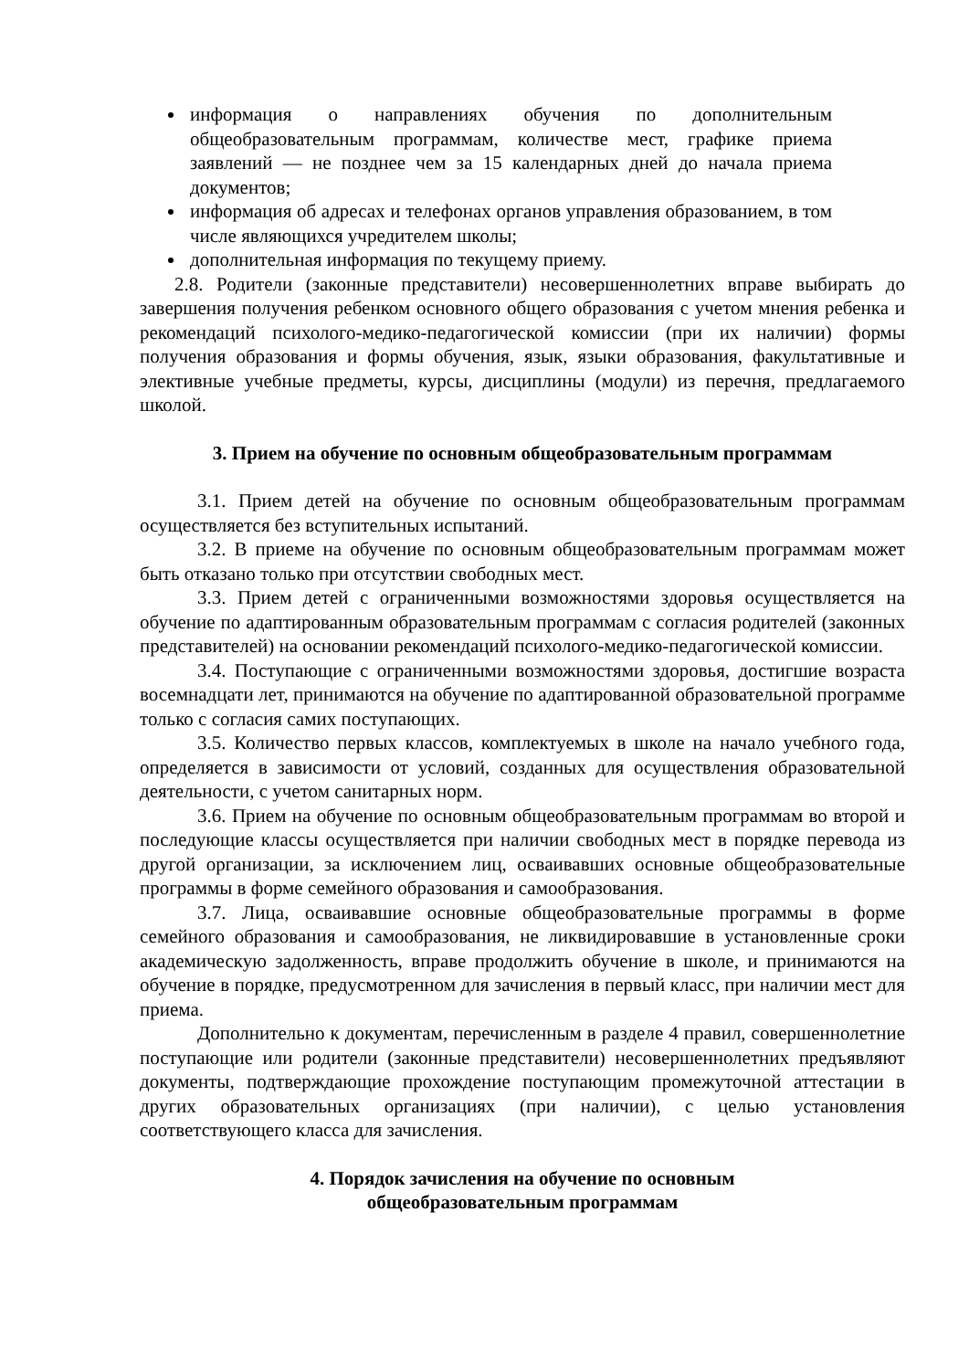информация о направлениях обучения по дополнительным общеобразовательным программам, количестве мест, графике приема заявлений — не позднее чем за 15 календарных дней до начала приема документов;
информация об адресах и телефонах органов управления образованием, в том числе являющихся учредителем школы;
дополнительная информация по текущему приему.
2.8. Родители (законные представители) несовершеннолетних вправе выбирать до завершения получения ребенком основного общего образования с учетом мнения ребенка и рекомендаций психолого-медико-педагогической комиссии (при их наличии) формы получения образования и формы обучения, язык, языки образования, факультативные и элективные учебные предметы, курсы, дисциплины (модули) из перечня, предлагаемого школой.
3. Прием на обучение по основным общеобразовательным программам
3.1. Прием детей на обучение по основным общеобразовательным программам осуществляется без вступительных испытаний.
3.2. В приеме на обучение по основным общеобразовательным программам может быть отказано только при отсутствии свободных мест.
3.3. Прием детей с ограниченными возможностями здоровья осуществляется на обучение по адаптированным образовательным программам с согласия родителей (законных представителей) на основании рекомендаций психолого-медико-педагогической комиссии.
3.4. Поступающие с ограниченными возможностями здоровья, достигшие возраста восемнадцати лет, принимаются на обучение по адаптированной образовательной программе только с согласия самих поступающих.
3.5. Количество первых классов, комплектуемых в школе на начало учебного года, определяется в зависимости от условий, созданных для осуществления образовательной деятельности, с учетом санитарных норм.
3.6. Прием на обучение по основным общеобразовательным программам во второй и последующие классы осуществляется при наличии свободных мест в порядке перевода из другой организации, за исключением лиц, осваивавших основные общеобразовательные программы в форме семейного образования и самообразования.
3.7. Лица, осваивавшие основные общеобразовательные программы в форме семейного образования и самообразования, не ликвидировавшие в установленные сроки академическую задолженность, вправе продолжить обучение в школе, и принимаются на обучение в порядке, предусмотренном для зачисления в первый класс, при наличии мест для приема.
Дополнительно к документам, перечисленным в разделе 4 правил, совершеннолетние поступающие или родители (законные представители) несовершеннолетних предъявляют документы, подтверждающие прохождение поступающим промежуточной аттестации в других образовательных организациях (при наличии), с целью установления соответствующего класса для зачисления.
4. Порядок зачисления на обучение по основным
общеобразовательным программам